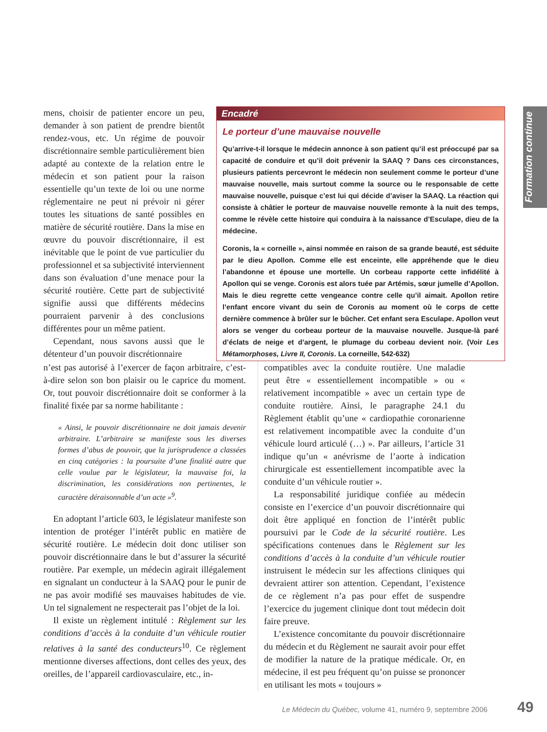mens, choisir de patienter encore un peu, demander à son patient de prendre bientôt rendez-vous, etc. Un régime de pouvoir discrétionnaire semble particulièrement bien adapté au contexte de la relation entre le médecin et son patient pour la raison essentielle qu’un texte de loi ou une norme réglementaire ne peut ni prévoir ni gérer toutes les situations de santé possibles en matière de sécurité routière. Dans la mise en œuvre du pouvoir discrétionnaire, il est inévitable que le point de vue particulier du professionnel et sa subjectivité interviennent dans son évaluation d’une menace pour la sécurité routière. Cette part de subjectivité signifie aussi que différents médecins pourraient parvenir à des conclusions différentes pour un même patient.
Cependant, nous savons aussi que le détenteur d’un pouvoir discrétionnaire
Encadré
Le porteur d’une mauvaise nouvelle
Qu’arrive-t-il lorsque le médecin annonce à son patient qu’il est préoccupé par sa capacité de conduire et qu’il doit prévenir la SAAQ ? Dans ces circonstances, plusieurs patients percevront le médecin non seulement comme le porteur d’une mauvaise nouvelle, mais surtout comme la source ou le responsable de cette mauvaise nouvelle, puisque c’est lui qui décide d’aviser la SAAQ. La réaction qui consiste à châtier le porteur de mauvaise nouvelle remonte à la nuit des temps, comme le révèle cette histoire qui conduira à la naissance d’Esculape, dieu de la médecine.
Coronis, la « corneille », ainsi nommée en raison de sa grande beauté, est séduite par le dieu Apollon. Comme elle est enceinte, elle appréhende que le dieu l’abandonne et épouse une mortelle. Un corbeau rapporte cette infidélité à Apollon qui se venge. Coronis est alors tuée par Artémis, sœur jumelle d’Apollon. Mais le dieu regrette cette vengeance contre celle qu’il aimait. Apollon retire l’enfant encore vivant du sein de Coronis au moment où le corps de cette dernière commence à brûler sur le bûcher. Cet enfant sera Esculape. Apollon veut alors se venger du corbeau porteur de la mauvaise nouvelle. Jusque-là paré d’éclats de neige et d’argent, le plumage du corbeau devient noir. (Voir Les Métamorphoses, Livre II, Coronis. La corneille, 542-632)
Formation continue
n’est pas autorisé à l’exercer de façon arbitraire, c’est-à-dire selon son bon plaisir ou le caprice du moment. Or, tout pouvoir discrétionnaire doit se conformer à la finalité fixée par sa norme habilitante :
« Ainsi, le pouvoir discrétionnaire ne doit jamais devenir arbitraire. L’arbitraire se manifeste sous les diverses formes d’abus de pouvoir, que la jurisprudence a classées en cinq catégories : la poursuite d’une finalité autre que celle voulue par le législateur, la mauvaise foi, la discrimination, les considérations non pertinentes, le caractère déraisonnable d’un acte »<sup>9</sup>.
En adoptant l’article 603, le législateur manifeste son intention de protéger l’intérêt public en matière de sécurité routière. Le médecin doit donc utiliser son pouvoir discrétionnaire dans le but d’assurer la sécurité routière. Par exemple, un médecin agirait illégalement en signalant un conducteur à la SAAQ pour le punir de ne pas avoir modifié ses mauvaises habitudes de vie. Un tel signalement ne respecterait pas l’objet de la loi.
Il existe un règlement intitulé : Règlement sur les conditions d’accès à la conduite d’un véhicule routier relatives à la santé des conducteurs<sup>10</sup>. Ce règlement mentionne diverses affections, dont celles des yeux, des oreilles, de l’appareil cardiovasculaire, etc., in-
compatibles avec la conduite routière. Une maladie peut être « essentiellement incompatible » ou « relativement incompatible » avec un certain type de conduite routière. Ainsi, le paragraphe 24.1 du Règlement établit qu’une « cardiopathie coronarienne est relativement incompatible avec la conduite d’un véhicule lourd articulé (…) ». Par ailleurs, l’article 31 indique qu’un « anévrisme de l’aorte à indication chirurgicale est essentiellement incompatible avec la conduite d’un véhicule routier ».
La responsabilité juridique confiée au médecin consiste en l’exercice d’un pouvoir discrétionnaire qui doit être appliqué en fonction de l’intérêt public poursuivi par le Code de la sécurité routière. Les spécifications contenues dans le Règlement sur les conditions d’accès à la conduite d’un véhicule routier instruisent le médecin sur les affections cliniques qui devraient attirer son attention. Cependant, l’existence de ce règlement n’a pas pour effet de suspendre l’exercice du jugement clinique dont tout médecin doit faire preuve.
L’existence concomitante du pouvoir discrétionnaire du médecin et du Règlement ne saurait avoir pour effet de modifier la nature de la pratique médicale. Or, en médecine, il est peu fréquent qu’on puisse se prononcer en utilisant les mots « toujours »
Le Médecin du Québec, volume 41, numéro 9, septembre 2006
49